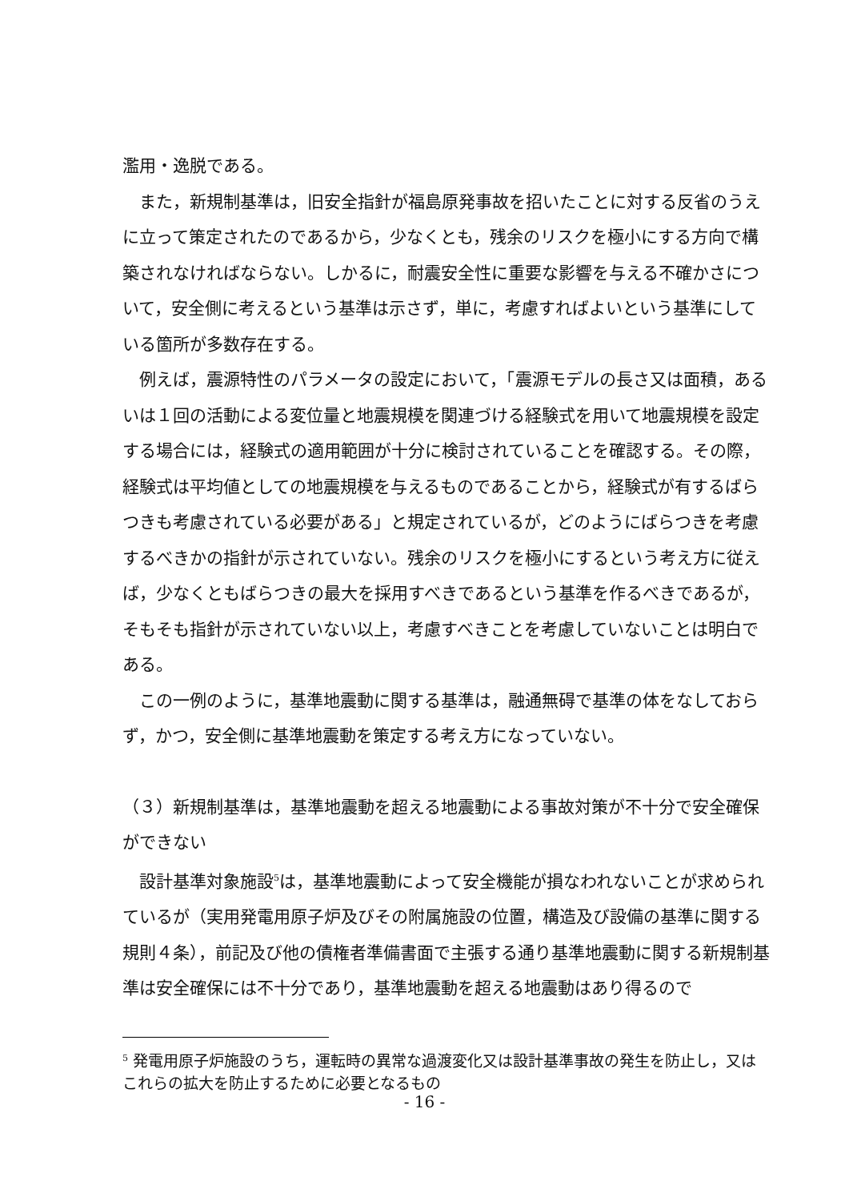濫用・逸脱である。
また，新規制基準は，旧安全指針が福島原発事故を招いたことに対する反省のうえに立って策定されたのであるから，少なくとも，残余のリスクを極小にする方向で構築されなければならない。しかるに，耐震安全性に重要な影響を与える不確かさについて，安全側に考えるという基準は示さず，単に，考慮すればよいという基準にしている箇所が多数存在する。
例えば，震源特性のパラメータの設定において，「震源モデルの長さ又は面積，あるいは１回の活動による変位量と地震規模を関連づける経験式を用いて地震規模を設定する場合には，経験式の適用範囲が十分に検討されていることを確認する。その際，経験式は平均値としての地震規模を与えるものであることから，経験式が有するばらつきも考慮されている必要がある」と規定されているが，どのようにばらつきを考慮するべきかの指針が示されていない。残余のリスクを極小にするという考え方に従えば，少なくともばらつきの最大を採用すべきであるという基準を作るべきであるが，そもそも指針が示されていない以上，考慮すべきことを考慮していないことは明白である。
この一例のように，基準地震動に関する基準は，融通無碍で基準の体をなしておらず，かつ，安全側に基準地震動を策定する考え方になっていない。
（３）新規制基準は，基準地震動を超える地震動による事故対策が不十分で安全確保ができない
設計基準対象施設<sup>5</sup>は，基準地震動によって安全機能が損なわれないことが求められているが（実用発電用原子炉及びその附属施設の位置，構造及び設備の基準に関する規則４条），前記及び他の債権者準備書面で主張する通り基準地震動に関する新規制基準は安全確保には不十分であり，基準地震動を超える地震動はあり得るので
<sup>5</sup> 発電用原子炉施設のうち，運転時の異常な過渡変化又は設計基準事故の発生を防止し，又はこれらの拡大を防止するために必要となるもの
- 16 -